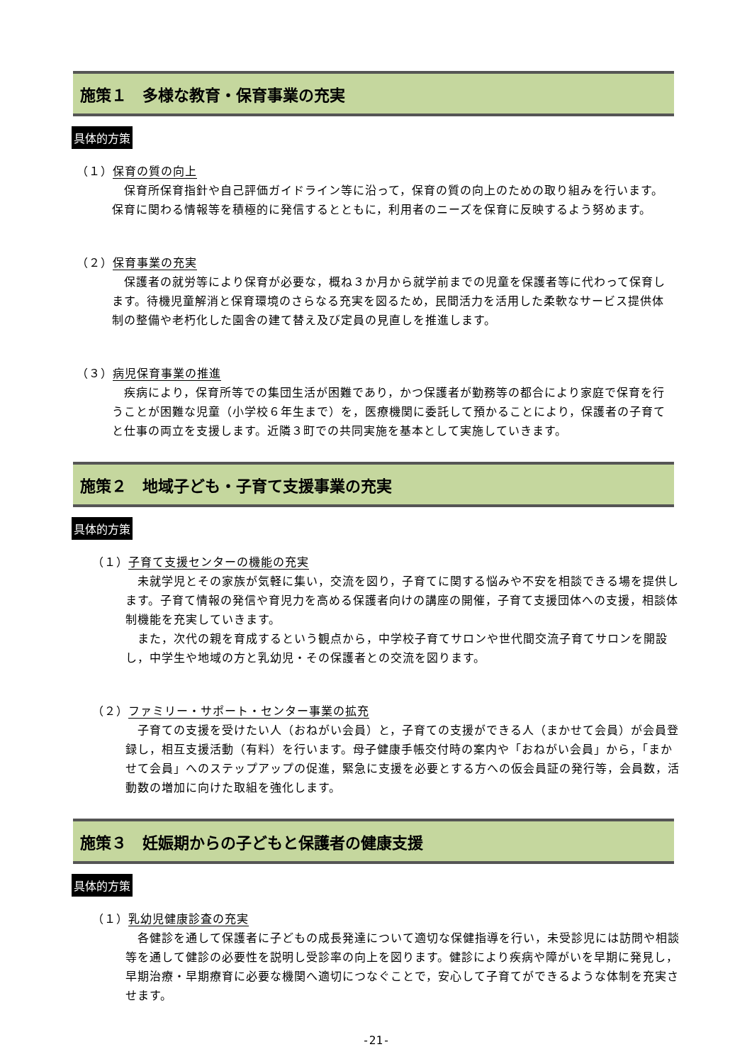施策１　多様な教育・保育事業の充実
具体的方策
（１）保育の質の向上
　保育所保育指針や自己評価ガイドライン等に沿って，保育の質の向上のための取り組みを行います。保育に関わる情報等を積極的に発信するとともに，利用者のニーズを保育に反映するよう努めます。
（２）保育事業の充実
　保護者の就労等により保育が必要な，概ね３か月から就学前までの児童を保護者等に代わって保育します。待機児童解消と保育環境のさらなる充実を図るため，民間活力を活用した柔軟なサービス提供体制の整備や老朽化した園舎の建て替え及び定員の見直しを推進します。
（３）病児保育事業の推進
　疾病により，保育所等での集団生活が困難であり，かつ保護者が勤務等の都合により家庭で保育を行うことが困難な児童（小学校６年生まで）を，医療機関に委託して預かることにより，保護者の子育てと仕事の両立を支援します。近隣３町での共同実施を基本として実施していきます。
施策２　地域子ども・子育て支援事業の充実
具体的方策
（１）子育て支援センターの機能の充実
　未就学児とその家族が気軽に集い，交流を図り，子育てに関する悩みや不安を相談できる場を提供します。子育て情報の発信や育児力を高める保護者向けの講座の開催，子育て支援団体への支援，相談体制機能を充実していきます。
　また，次代の親を育成するという観点から，中学校子育てサロンや世代間交流子育てサロンを開設し，中学生や地域の方と乳幼児・その保護者との交流を図ります。
（２）ファミリー・サポート・センター事業の拡充
　子育ての支援を受けたい人（おねがい会員）と，子育ての支援ができる人（まかせて会員）が会員登録し，相互支援活動（有料）を行います。母子健康手帳交付時の案内や「おねがい会員」から，「まかせて会員」へのステップアップの促進，緊急に支援を必要とする方への仮会員証の発行等，会員数，活動数の増加に向けた取組を強化します。
施策３　妊娠期からの子どもと保護者の健康支援
具体的方策
（１）乳幼児健康診査の充実
　各健診を通して保護者に子どもの成長発達について適切な保健指導を行い，未受診児には訪問や相談等を通して健診の必要性を説明し受診率の向上を図ります。健診により疾病や障がいを早期に発見し，早期治療・早期療育に必要な機関へ適切につなぐことで，安心して子育てができるような体制を充実させます。
-21-